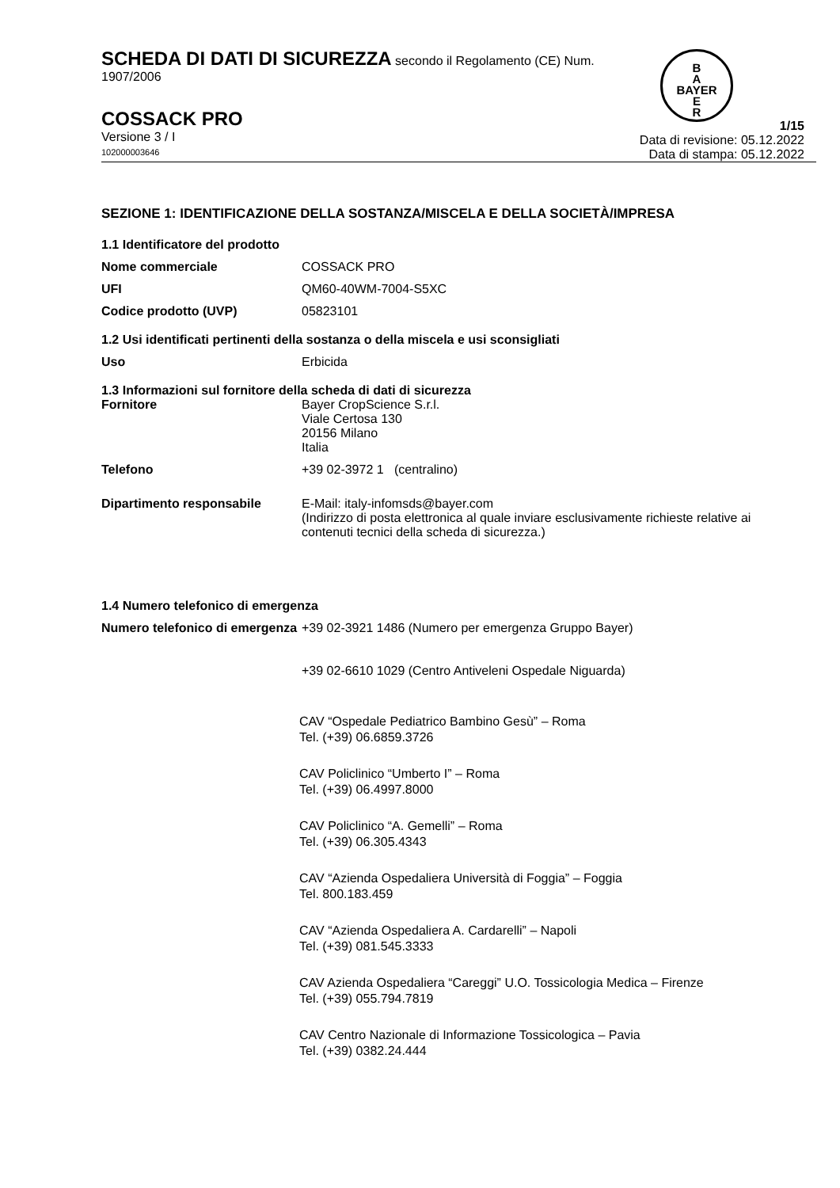B
A
BAYER
E
R
SCHEDA DI DATI DI SICUREZZA secondo il Regolamento (CE) Num.
1907/2006
COSSACK PRO
Versione 3 / I
102000003646
1/15
Data di revisione: 05.12.2022
Data di stampa: 05.12.2022
SEZIONE 1: IDENTIFICAZIONE DELLA SOSTANZA/MISCELA E DELLA SOCIETÀ/IMPRESA
1.1 Identificatore del prodotto
Nome commerciale COSSACK PRO
UFI QM60-40WM-7004-S5XC
Codice prodotto (UVP) 05823101
1.2 Usi identificati pertinenti della sostanza o della miscela e usi sconsigliati
Uso Erbicida
1.3 Informazioni sul fornitore della scheda di dati di sicurezza
Fornitore Bayer CropScience S.r.l.
Viale Certosa 130
20156 Milano
Italia
Telefono +39 02-3972 1 (centralino)
Dipartimento responsabile E-Mail: italy-infomsds@bayer.com
(Indirizzo di posta elettronica al quale inviare esclusivamente richieste relative ai contenuti tecnici della scheda di sicurezza.)
1.4 Numero telefonico di emergenza
Numero telefonico di emergenza
+39 02-3921 1486 (Numero per emergenza Gruppo Bayer)
+39 02-6610 1029 (Centro Antiveleni Ospedale Niguarda)
CAV “Ospedale Pediatrico Bambino Gesù” – Roma
Tel. (+39) 06.6859.3726
CAV Policlinico “Umberto I” – Roma
Tel. (+39) 06.4997.8000
CAV Policlinico “A. Gemelli” – Roma
Tel. (+39) 06.305.4343
CAV “Azienda Ospedaliera Università di Foggia” – Foggia
Tel. 800.183.459
CAV “Azienda Ospedaliera A. Cardarelli” – Napoli
Tel. (+39) 081.545.3333
CAV Azienda Ospedaliera “Careggi” U.O. Tossicologia Medica – Firenze
Tel. (+39) 055.794.7819
CAV Centro Nazionale di Informazione Tossicologica – Pavia
Tel. (+39) 0382.24.444